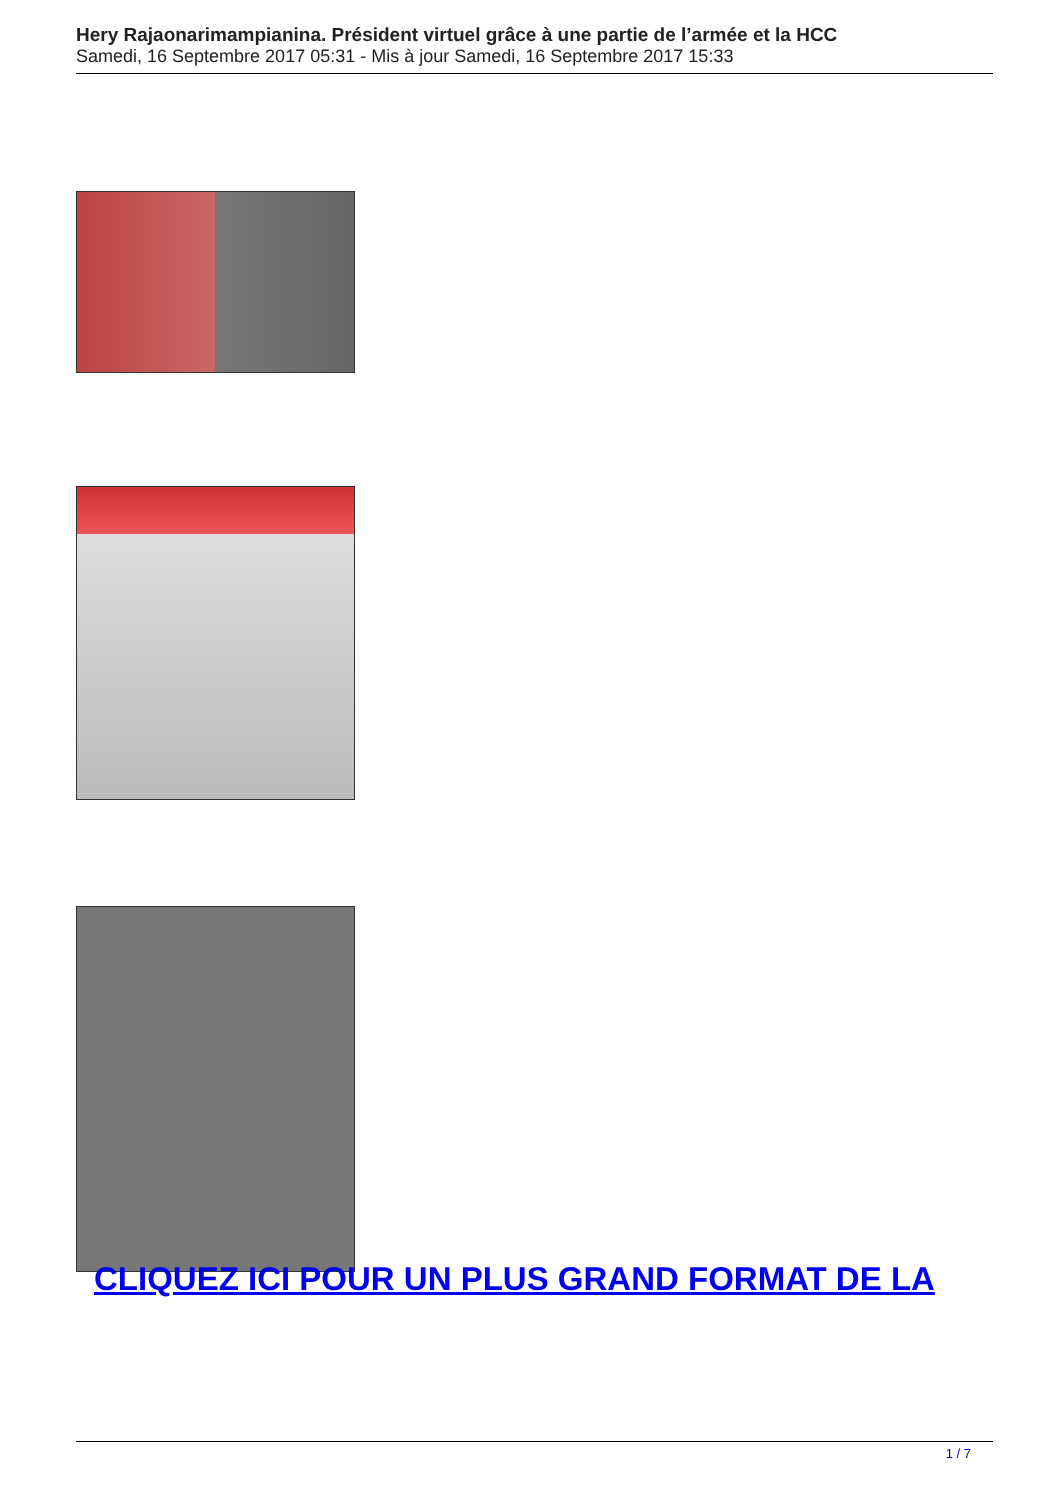Hery Rajaonarimampianina. Président virtuel grâce à une partie de l’armée et la HCC
Samedi, 16 Septembre 2017 05:31 - Mis à jour Samedi, 16 Septembre 2017 15:33
CLIQUEZ ICI POUR UN PLUS GRAND FORMAT DE LA
1 / 7